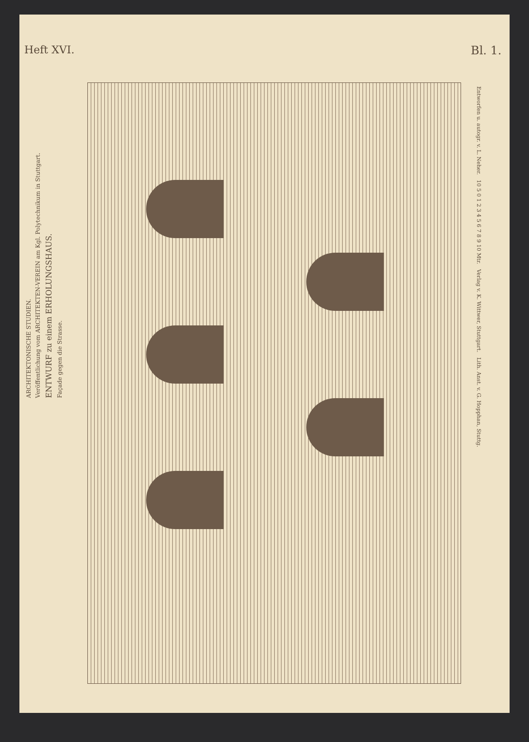Heft XVI.
ARCHITEKTONISCHE STUDIEN.
Veröffentlichung vom ARCHITEKTEN-VEREIN am Kgl. Polytechnikum in Stuttgart.
ENTWURF zu einem ERHOLUNGSHAUS.
Façade gegen die Strasse.
Bl. 1.
Entworfen u. autogr. v. L. Neher. 10 5 0 1 2 3 4 5 6 7 8 9 10 Mtr. Verlag v. K. Wittwer, Stuttgart. Lith. Anst. v. G. Hopphan, Stuttg.